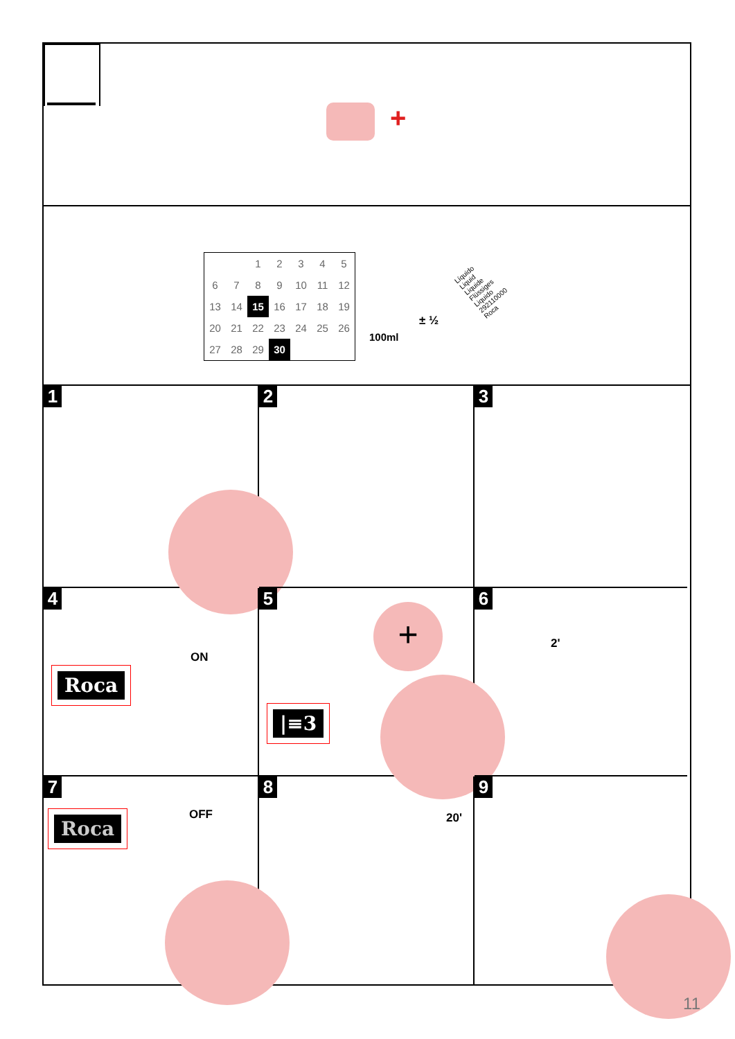+
| | | 1 | 2 | 3 | 4 | 5 |
| 6 | 7 | 8 | 9 | 10 | 11 | 12 |
| 13 | 14 | 15 | 16 | 17 | 18 | 19 |
| 20 | 21 | 22 | 23 | 24 | 25 | 26 |
| 27 | 28 | 29 | 30 | | | |
100ml
± ½
Líquido
Liquid
Liquide
Flüssiges
Liquido
292110000
Roca
1
2
3
4
Roca
ON
5
+
|≡3
6
2'
7
Roca OFF
8
20'
9
11